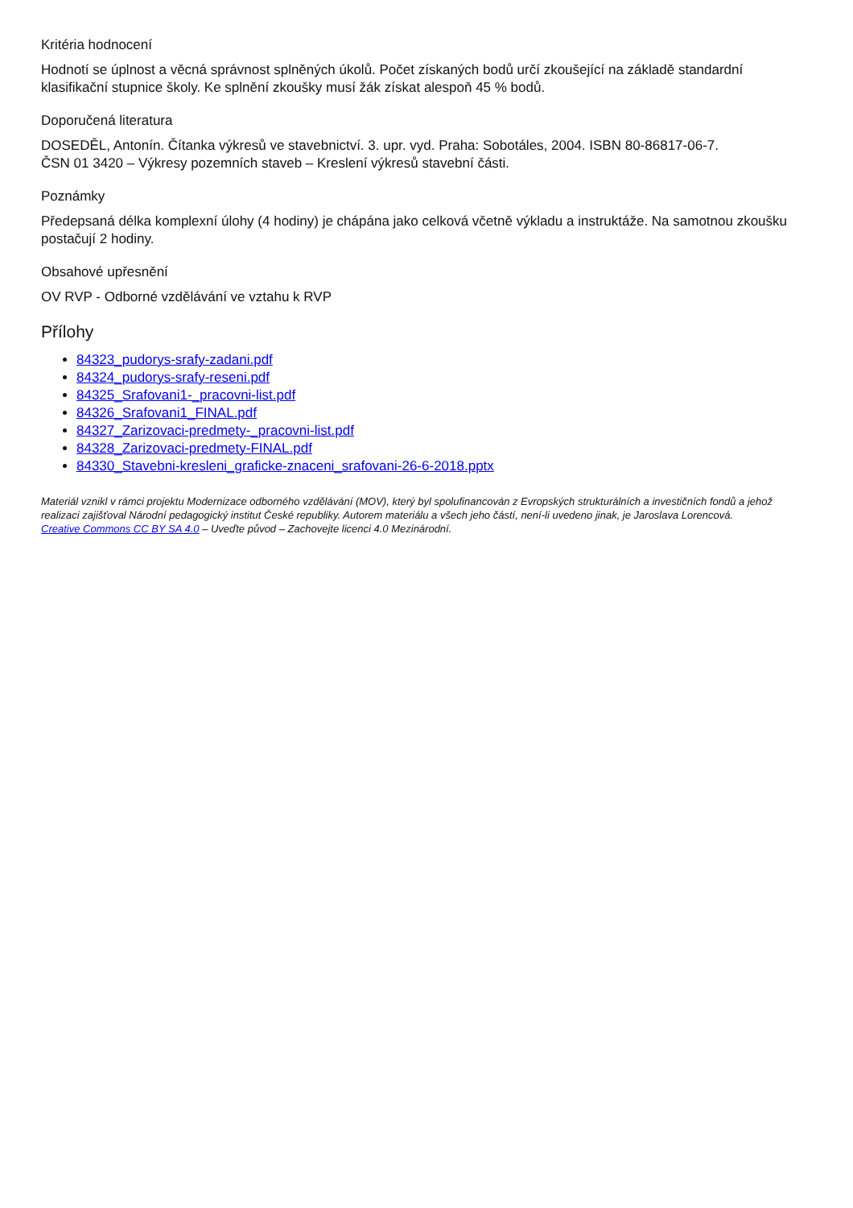Kritéria hodnocení
Hodnotí se úplnost a věcná správnost splněných úkolů. Počet získaných bodů určí zkoušející na základě standardní klasifikační stupnice školy. Ke splnění zkoušky musí žák získat alespoň 45 % bodů.
Doporučená literatura
DOSEDĚL, Antonín. Čítanka výkresů ve stavebnictví. 3. upr. vyd. Praha: Sobotáles, 2004. ISBN 80-86817-06-7.
ČSN 01 3420 – Výkresy pozemních staveb – Kreslení výkresů stavební části.
Poznámky
Předepsaná délka komplexní úlohy (4 hodiny) je chápána jako celková včetně výkladu a instruktáže. Na samotnou zkoušku postačují 2 hodiny.
Obsahové upřesnění
OV RVP - Odborné vzdělávání ve vztahu k RVP
Přílohy
84323_pudorys-srafy-zadani.pdf
84324_pudorys-srafy-reseni.pdf
84325_Srafovani1-_pracovni-list.pdf
84326_Srafovani1_FINAL.pdf
84327_Zarizovaci-predmety-_pracovni-list.pdf
84328_Zarizovaci-predmety-FINAL.pdf
84330_Stavebni-kresleni_graficke-znaceni_srafovani-26-6-2018.pptx
Materiál vznikl v rámci projektu Modernizace odborného vzdělávání (MOV), který byl spolufinancován z Evropských strukturálních a investičních fondů a jehož realizaci zajišťoval Národní pedagogický institut České republiky. Autorem materiálu a všech jeho částí, není-li uvedeno jinak, je Jaroslava Lorencová.
Creative Commons CC BY SA 4.0 – Uveďte původ – Zachovejte licenci 4.0 Mezinárodní.